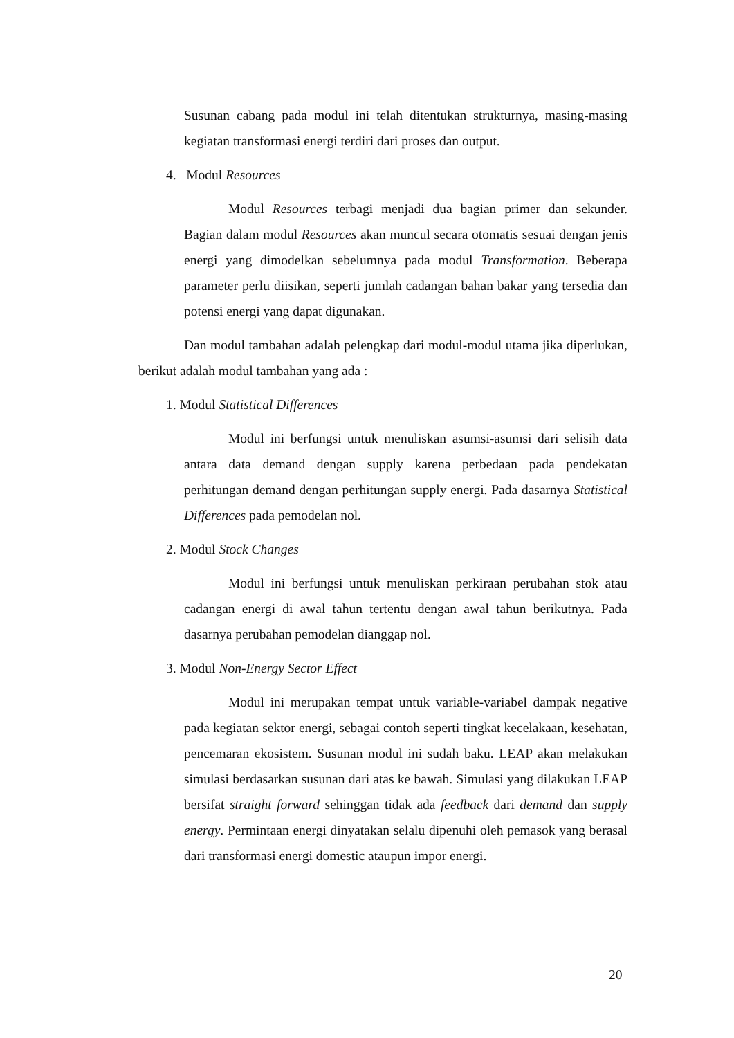Susunan cabang pada modul ini telah ditentukan strukturnya, masing-masing kegiatan transformasi energi terdiri dari proses dan output.
4. Modul Resources
Modul Resources terbagi menjadi dua bagian primer dan sekunder. Bagian dalam modul Resources akan muncul secara otomatis sesuai dengan jenis energi yang dimodelkan sebelumnya pada modul Transformation. Beberapa parameter perlu diisikan, seperti jumlah cadangan bahan bakar yang tersedia dan potensi energi yang dapat digunakan.
Dan modul tambahan adalah pelengkap dari modul-modul utama jika diperlukan, berikut adalah modul tambahan yang ada :
1. Modul Statistical Differences
Modul ini berfungsi untuk menuliskan asumsi-asumsi dari selisih data antara data demand dengan supply karena perbedaan pada pendekatan perhitungan demand dengan perhitungan supply energi. Pada dasarnya Statistical Differences pada pemodelan nol.
2. Modul Stock Changes
Modul ini berfungsi untuk menuliskan perkiraan perubahan stok atau cadangan energi di awal tahun tertentu dengan awal tahun berikutnya. Pada dasarnya perubahan pemodelan dianggap nol.
3. Modul Non-Energy Sector Effect
Modul ini merupakan tempat untuk variable-variabel dampak negative pada kegiatan sektor energi, sebagai contoh seperti tingkat kecelakaan, kesehatan, pencemaran ekosistem. Susunan modul ini sudah baku. LEAP akan melakukan simulasi berdasarkan susunan dari atas ke bawah. Simulasi yang dilakukan LEAP bersifat straight forward sehinggan tidak ada feedback dari demand dan supply energy. Permintaan energi dinyatakan selalu dipenuhi oleh pemasok yang berasal dari transformasi energi domestic ataupun impor energi.
20